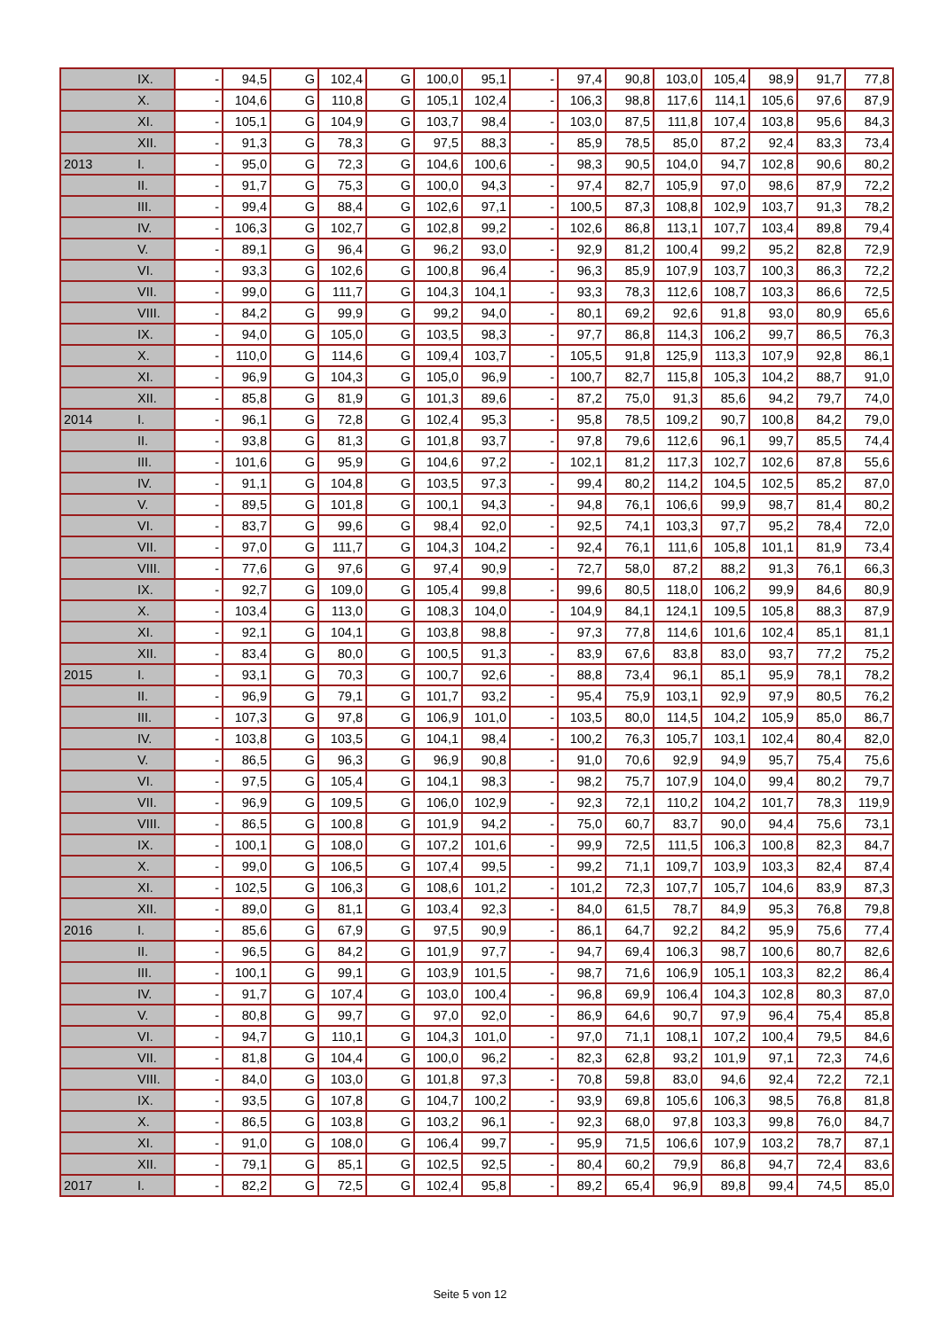| | IX. | - | 94,5 | G | 102,4 | G | 100,0 | 95,1 | - | 97,4 | 90,8 | 103,0 | 105,4 | 98,9 | 91,7 | 77,8 |
| | X. | - | 104,6 | G | 110,8 | G | 105,1 | 102,4 | - | 106,3 | 98,8 | 117,6 | 114,1 | 105,6 | 97,6 | 87,9 |
| | XI. | - | 105,1 | G | 104,9 | G | 103,7 | 98,4 | - | 103,0 | 87,5 | 111,8 | 107,4 | 103,8 | 95,6 | 84,3 |
| | XII. | - | 91,3 | G | 78,3 | G | 97,5 | 88,3 | - | 85,9 | 78,5 | 85,0 | 87,2 | 92,4 | 83,3 | 73,4 |
| 2013 | I. | - | 95,0 | G | 72,3 | G | 104,6 | 100,6 | - | 98,3 | 90,5 | 104,0 | 94,7 | 102,8 | 90,6 | 80,2 |
| | II. | - | 91,7 | G | 75,3 | G | 100,0 | 94,3 | - | 97,4 | 82,7 | 105,9 | 97,0 | 98,6 | 87,9 | 72,2 |
| | III. | - | 99,4 | G | 88,4 | G | 102,6 | 97,1 | - | 100,5 | 87,3 | 108,8 | 102,9 | 103,7 | 91,3 | 78,2 |
| | IV. | - | 106,3 | G | 102,7 | G | 102,8 | 99,2 | - | 102,6 | 86,8 | 113,1 | 107,7 | 103,4 | 89,8 | 79,4 |
| | V. | - | 89,1 | G | 96,4 | G | 96,2 | 93,0 | - | 92,9 | 81,2 | 100,4 | 99,2 | 95,2 | 82,8 | 72,9 |
| | VI. | - | 93,3 | G | 102,6 | G | 100,8 | 96,4 | - | 96,3 | 85,9 | 107,9 | 103,7 | 100,3 | 86,3 | 72,2 |
| | VII. | - | 99,0 | G | 111,7 | G | 104,3 | 104,1 | - | 93,3 | 78,3 | 112,6 | 108,7 | 103,3 | 86,6 | 72,5 |
| | VIII. | - | 84,2 | G | 99,9 | G | 99,2 | 94,0 | - | 80,1 | 69,2 | 92,6 | 91,8 | 93,0 | 80,9 | 65,6 |
| | IX. | - | 94,0 | G | 105,0 | G | 103,5 | 98,3 | - | 97,7 | 86,8 | 114,3 | 106,2 | 99,7 | 86,5 | 76,3 |
| | X. | - | 110,0 | G | 114,6 | G | 109,4 | 103,7 | - | 105,5 | 91,8 | 125,9 | 113,3 | 107,9 | 92,8 | 86,1 |
| | XI. | - | 96,9 | G | 104,3 | G | 105,0 | 96,9 | - | 100,7 | 82,7 | 115,8 | 105,3 | 104,2 | 88,7 | 91,0 |
| | XII. | - | 85,8 | G | 81,9 | G | 101,3 | 89,6 | - | 87,2 | 75,0 | 91,3 | 85,6 | 94,2 | 79,7 | 74,0 |
| 2014 | I. | - | 96,1 | G | 72,8 | G | 102,4 | 95,3 | - | 95,8 | 78,5 | 109,2 | 90,7 | 100,8 | 84,2 | 79,0 |
| | II. | - | 93,8 | G | 81,3 | G | 101,8 | 93,7 | - | 97,8 | 79,6 | 112,6 | 96,1 | 99,7 | 85,5 | 74,4 |
| | III. | - | 101,6 | G | 95,9 | G | 104,6 | 97,2 | - | 102,1 | 81,2 | 117,3 | 102,7 | 102,6 | 87,8 | 55,6 |
| | IV. | - | 91,1 | G | 104,8 | G | 103,5 | 97,3 | - | 99,4 | 80,2 | 114,2 | 104,5 | 102,5 | 85,2 | 87,0 |
| | V. | - | 89,5 | G | 101,8 | G | 100,1 | 94,3 | - | 94,8 | 76,1 | 106,6 | 99,9 | 98,7 | 81,4 | 80,2 |
| | VI. | - | 83,7 | G | 99,6 | G | 98,4 | 92,0 | - | 92,5 | 74,1 | 103,3 | 97,7 | 95,2 | 78,4 | 72,0 |
| | VII. | - | 97,0 | G | 111,7 | G | 104,3 | 104,2 | - | 92,4 | 76,1 | 111,6 | 105,8 | 101,1 | 81,9 | 73,4 |
| | VIII. | - | 77,6 | G | 97,6 | G | 97,4 | 90,9 | - | 72,7 | 58,0 | 87,2 | 88,2 | 91,3 | 76,1 | 66,3 |
| | IX. | - | 92,7 | G | 109,0 | G | 105,4 | 99,8 | - | 99,6 | 80,5 | 118,0 | 106,2 | 99,9 | 84,6 | 80,9 |
| | X. | - | 103,4 | G | 113,0 | G | 108,3 | 104,0 | - | 104,9 | 84,1 | 124,1 | 109,5 | 105,8 | 88,3 | 87,9 |
| | XI. | - | 92,1 | G | 104,1 | G | 103,8 | 98,8 | - | 97,3 | 77,8 | 114,6 | 101,6 | 102,4 | 85,1 | 81,1 |
| | XII. | - | 83,4 | G | 80,0 | G | 100,5 | 91,3 | - | 83,9 | 67,6 | 83,8 | 83,0 | 93,7 | 77,2 | 75,2 |
| 2015 | I. | - | 93,1 | G | 70,3 | G | 100,7 | 92,6 | - | 88,8 | 73,4 | 96,1 | 85,1 | 95,9 | 78,1 | 78,2 |
| | II. | - | 96,9 | G | 79,1 | G | 101,7 | 93,2 | - | 95,4 | 75,9 | 103,1 | 92,9 | 97,9 | 80,5 | 76,2 |
| | III. | - | 107,3 | G | 97,8 | G | 106,9 | 101,0 | - | 103,5 | 80,0 | 114,5 | 104,2 | 105,9 | 85,0 | 86,7 |
| | IV. | - | 103,8 | G | 103,5 | G | 104,1 | 98,4 | - | 100,2 | 76,3 | 105,7 | 103,1 | 102,4 | 80,4 | 82,0 |
| | V. | - | 86,5 | G | 96,3 | G | 96,9 | 90,8 | - | 91,0 | 70,6 | 92,9 | 94,9 | 95,7 | 75,4 | 75,6 |
| | VI. | - | 97,5 | G | 105,4 | G | 104,1 | 98,3 | - | 98,2 | 75,7 | 107,9 | 104,0 | 99,4 | 80,2 | 79,7 |
| | VII. | - | 96,9 | G | 109,5 | G | 106,0 | 102,9 | - | 92,3 | 72,1 | 110,2 | 104,2 | 101,7 | 78,3 | 119,9 |
| | VIII. | - | 86,5 | G | 100,8 | G | 101,9 | 94,2 | - | 75,0 | 60,7 | 83,7 | 90,0 | 94,4 | 75,6 | 73,1 |
| | IX. | - | 100,1 | G | 108,0 | G | 107,2 | 101,6 | - | 99,9 | 72,5 | 111,5 | 106,3 | 100,8 | 82,3 | 84,7 |
| | X. | - | 99,0 | G | 106,5 | G | 107,4 | 99,5 | - | 99,2 | 71,1 | 109,7 | 103,9 | 103,3 | 82,4 | 87,4 |
| | XI. | - | 102,5 | G | 106,3 | G | 108,6 | 101,2 | - | 101,2 | 72,3 | 107,7 | 105,7 | 104,6 | 83,9 | 87,3 |
| | XII. | - | 89,0 | G | 81,1 | G | 103,4 | 92,3 | - | 84,0 | 61,5 | 78,7 | 84,9 | 95,3 | 76,8 | 79,8 |
| 2016 | I. | - | 85,6 | G | 67,9 | G | 97,5 | 90,9 | - | 86,1 | 64,7 | 92,2 | 84,2 | 95,9 | 75,6 | 77,4 |
| | II. | - | 96,5 | G | 84,2 | G | 101,9 | 97,7 | - | 94,7 | 69,4 | 106,3 | 98,7 | 100,6 | 80,7 | 82,6 |
| | III. | - | 100,1 | G | 99,1 | G | 103,9 | 101,5 | - | 98,7 | 71,6 | 106,9 | 105,1 | 103,3 | 82,2 | 86,4 |
| | IV. | - | 91,7 | G | 107,4 | G | 103,0 | 100,4 | - | 96,8 | 69,9 | 106,4 | 104,3 | 102,8 | 80,3 | 87,0 |
| | V. | - | 80,8 | G | 99,7 | G | 97,0 | 92,0 | - | 86,9 | 64,6 | 90,7 | 97,9 | 96,4 | 75,4 | 85,8 |
| | VI. | - | 94,7 | G | 110,1 | G | 104,3 | 101,0 | - | 97,0 | 71,1 | 108,1 | 107,2 | 100,4 | 79,5 | 84,6 |
| | VII. | - | 81,8 | G | 104,4 | G | 100,0 | 96,2 | - | 82,3 | 62,8 | 93,2 | 101,9 | 97,1 | 72,3 | 74,6 |
| | VIII. | - | 84,0 | G | 103,0 | G | 101,8 | 97,3 | - | 70,8 | 59,8 | 83,0 | 94,6 | 92,4 | 72,2 | 72,1 |
| | IX. | - | 93,5 | G | 107,8 | G | 104,7 | 100,2 | - | 93,9 | 69,8 | 105,6 | 106,3 | 98,5 | 76,8 | 81,8 |
| | X. | - | 86,5 | G | 103,8 | G | 103,2 | 96,1 | - | 92,3 | 68,0 | 97,8 | 103,3 | 99,8 | 76,0 | 84,7 |
| | XI. | - | 91,0 | G | 108,0 | G | 106,4 | 99,7 | - | 95,9 | 71,5 | 106,6 | 107,9 | 103,2 | 78,7 | 87,1 |
| | XII. | - | 79,1 | G | 85,1 | G | 102,5 | 92,5 | - | 80,4 | 60,2 | 79,9 | 86,8 | 94,7 | 72,4 | 83,6 |
| 2017 | I. | - | 82,2 | G | 72,5 | G | 102,4 | 95,8 | - | 89,2 | 65,4 | 96,9 | 89,8 | 99,4 | 74,5 | 85,0 |
Seite 5 von 12